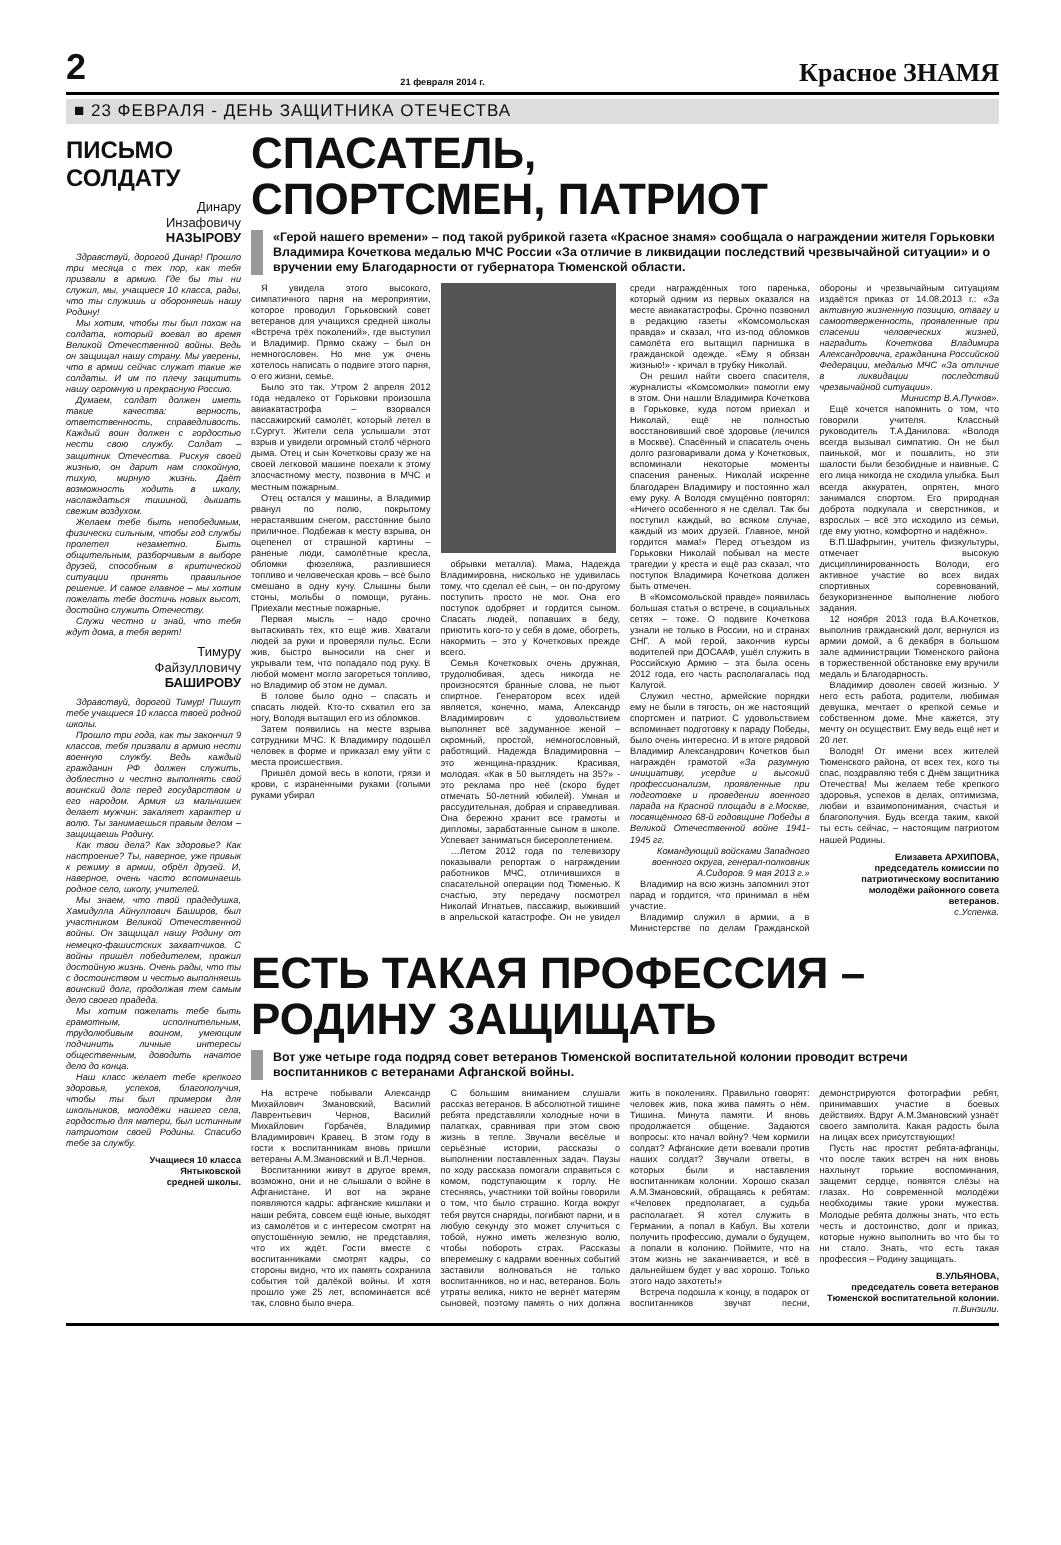2 21 февраля 2014 г. Красное ЗНАМЯ
■ 23 ФЕВРАЛЯ - ДЕНЬ ЗАЩИТНИКА ОТЕЧЕСТВА
ПИСЬМО СОЛДАТУ
Динару
Инзафовичу
НАЗЫРОВУ
Здравствуй, дорогой Динар! Прошло три месяца с тех пор, как тебя призвали в армию. Где бы ты ни служил, мы, учащиеся 10 класса, рады, что ты служишь и обороняешь нашу Родину!
Мы хотим, чтобы ты был похож на солдата, который воевал во время Великой Отечественной войны. Ведь он защищал нашу страну. Мы уверены, что в армии сейчас служат такие же солдаты. И им по плечу защитить нашу огромную и прекрасную Россию.
Думаем, солдат должен иметь такие качества: верность, ответственность, справедливость. Каждый воин должен с гордостью нести свою службу. Солдат – защитник Отечества. Рискуя своей жизнью, он дарит нам спокойную, тихую, мирную жизнь. Даёт возможность ходить в школу, наслаждаться тишиной, дышать свежим воздухом.
Желаем тебе быть непобедимым, физически сильным, чтобы год службы пролетел незаметно. Быть общительным, разборчивым в выборе друзей, способным в критической ситуации принять правильное решение. И самое главное – мы хотим пожелать тебе достичь новых высот, достойно служить Отечеству.
Служи честно и знай, что тебя ждут дома, в тебя верят!
Тимуру
Файзулловичу
БАШИРОВУ
Здравствуй, дорогой Тимур! Пишут тебе учащиеся 10 класса твоей родной школы.
Прошло три года, как ты закончил 9 классов, тебя призвали в армию нести военную службу. Ведь каждый гражданин РФ должен служить, доблестно и честно выполнять свой воинский долг перед государством и его народом. Армия из мальчишек делает мужчин: закаляет характер и волю. Ты занимаешься правым делом – защищаешь Родину.
Как твои дела? Как здоровье? Как настроение? Ты, наверное, уже привык к режиму в армии, обрёл друзей. И, наверное, очень часто вспоминаешь родное село, школу, учителей.
Мы знаем, что твой прадедушка, Хамидулла Айнуллович Баширов, был участником Великой Отечественной войны. Он защищал нашу Родину от немецко-фашистских захватчиков. С войны пришёл победителем, прожил достойную жизнь. Очень рады, что ты с достоинством и честью выполняешь воинский долг, продолжая тем самым дело своего прадеда.
Мы хотим пожелать тебе быть грамотным, исполнительным, трудолюбивым воином, умеющим подчинить личные интересы общественным, доводить начатое дело до конца.
Наш класс желает тебе крепкого здоровья, успехов, благополучия, чтобы ты был примером для школьников, молодёжи нашего села, гордостью для матери, был истинным патриотом своей Родины. Спасибо тебе за службу.
Учащиеся 10 класса
Янтыковской
средней школы.
СПАСАТЕЛЬ,
СПОРТСМЕН, ПАТРИОТ
«Герой нашего времени» – под такой рубрикой газета «Красное знамя» сообщала о награждении жителя Горьковки Владимира Кочеткова медалью МЧС России «За отличие в ликвидации последствий чрезвычайной ситуации» и о вручении ему Благодарности от губернатора Тюменской области.
Я увидела этого высокого, симпатичного парня на мероприятии, которое проводил Горьковский совет ветеранов для учащихся средней школы «Встреча трёх поколений», где выступил и Владимир. Прямо скажу – был он немногословен. Но мне уж очень хотелось написать о подвиге этого парня, о его жизни, семье.
Было это так. Утром 2 апреля 2012 года недалеко от Горьковки произошла авиакатастрофа – взорвался пассажирский самолёт, который летел в г.Сургут. Жители села услышали этот взрыв и увидели огромный столб чёрного дыма. Отец и сын Кочетковы сразу же на своей легковой машине поехали к этому злосчастному месту, позвонив в МЧС и местным пожарным.
Отец остался у машины, а Владимир рванул по полю, покрытому нерастаявшим снегом, расстояние было приличное. Подбежав к месту взрыва, он оцепенел от страшной картины – раненые люди, самолётные кресла, обломки фюзеляжа, разлившиеся топливо и человеческая кровь – всё было смешано в одну кучу. Слышны были стоны, мольбы о помощи, ругань. Приехали местные пожарные.
Первая мысль – надо срочно вытаскивать тех, кто ещё жив. Хватали людей за руки и проверяли пульс. Если жив, быстро выносили на снег и укрывали тем, что попадало под руку. В любой момент могло загореться топливо, но Владимир об этом не думал.
В голове было одно – спасать и спасать людей. Кто-то схватил его за ногу, Володя вытащил его из обломков.
Затем появились на месте взрыва сотрудники МЧС. К Владимиру подошёл человек в форме и приказал ему уйти с места происшествия.
Пришёл домой весь в копоти, грязи и крови, с израненными руками (голыми руками убирал
обрывки металла). Мама, Надежда Владимировна, нисколько не удивилась тому, что сделал её сын, – он по-другому поступить просто не мог. Она его поступок одобряет и гордится сыном. Спасать людей, попавших в беду, приютить кого-то у себя в доме, обогреть, накормить – это у Кочетковых прежде всего.
Семья Кочетковых очень дружная, трудолюбивая, здесь никогда не произносятся бранные слова, не пьют спиртное. Генератором всех идей является, конечно, мама, Александр Владимирович с удовольствием выполняет всё задуманное женой – скромный, простой, немногословный, работящий. Надежда Владимировна – это женщина-праздник. Красивая, молодая. «Как в 50 выглядеть на 35?» - это реклама про неё (скоро будет отмечать 50-летний юбилей). Умная и рассудительная, добрая и справедливая. Она бережно хранит все грамоты и дипломы, заработанные сыном в школе. Успевает заниматься бисероплетением.
…Летом 2012 года по телевизору показывали репортаж о награждении работников МЧС, отличившихся в спасательной операции под Тюменью. К счастью, эту передачу посмотрел Николай Игнатьев, пассажир, выживший в апрельской катастрофе. Он не увидел среди награждённых того паренька, который одним из первых оказался на месте авиакатастрофы. Срочно позвонил в редакцию газеты «Комсомольская правда» и сказал, что из-под обломков самолёта его вытащил парнишка в гражданской одежде. «Ему я обязан жизнью!» - кричал в трубку Николай.
Он решил найти своего спасителя, журналисты «Комсомолки» помогли ему в этом. Они нашли Владимира Кочеткова в Горьковке, куда потом приехал и Николай, ещё не полностью восстановивший своё здоровье (лечился в Москве). Спасённый и спасатель очень долго разговаривали дома у Кочетковых, вспоминали некоторые моменты спасения раненых. Николай искренне благодарен Владимиру и постоянно жал ему руку. А Володя смущённо повторял: «Ничего особенного я не сделал. Так бы поступил каждый, во всяком случае, каждый из моих друзей. Главное, мной гордится мама!» Перед отъездом из Горьковки Николай побывал на месте трагедии у креста и ещё раз сказал, что поступок Владимира Кочеткова должен быть отмечен.
В «Комсомольской правде» появилась большая статья о встрече, в социальных сетях – тоже. О подвиге Кочеткова узнали не только в России, но и странах СНГ. А мой герой, закончив курсы водителей при ДОСААФ, ушёл служить в Российскую Армию – эта была осень 2012 года, его часть располагалась под Калугой.
Служил честно, армейские порядки ему не были в тягость, он же настоящий спортсмен и патриот. С удовольствием вспоминает подготовку к параду Победы, было очень интересно. И в итоге рядовой Владимир Александрович Кочетков был награждён грамотой «За разумную инициативу, усердие и высокий профессионализм, проявленные при подготовке и проведении военного парада на Красной площади в г.Москве, посвящённого 68-й годовщине Победы в Великой Отечественной войне 1941-1945 гг.
Командующий войсками Западного военного округа, генерал-полковник А.Сидоров. 9 мая 2013 г.»
Владимир на всю жизнь запомнил этот парад и гордится, что принимал в нём участие.
Владимир служил в армии, а в Министерстве по делам Гражданской обороны и чрезвычайным ситуациям издаётся приказ от 14.08.2013 г.: «За активную жизненную позицию, отвагу и самоотверженность, проявленные при спасении человеческих жизней, наградить Кочеткова Владимира Александровича, гражданина Российской Федерации, медалью МЧС «За отличие в ликвидации последствий чрезвычайной ситуации».
Министр В.А.Пучков».
Ещё хочется напомнить о том, что говорили учителя. Классный руководитель Т.А.Данилова: «Володя всегда вызывал симпатию. Он не был паинькой, мог и пошалить, но эти шалости были безобидные и наивные. С его лица никогда не сходила улыбка. Был всегда аккуратен, опрятен, много занимался спортом. Его природная доброта подкупала и сверстников, и взрослых – всё это исходило из семьи, где ему уютно, комфортно и надёжно».
В.П.Шафрыгин, учитель физкультуры, отмечает высокую дисциплинированность Володи, его активное участие во всех видах спортивных соревнований, безукоризненное выполнение любого задания.
12 ноября 2013 года В.А.Кочетков, выполнив гражданский долг, вернулся из армии домой, а 6 декабря в большом зале администрации Тюменского района в торжественной обстановке ему вручили медаль и Благодарность.
Владимир доволен своей жизнью. У него есть работа, родители, любимая девушка, мечтает о крепкой семье и собственном доме. Мне кажется, эту мечту он осуществит. Ему ведь ещё нет и 20 лет.
Володя! От имени всех жителей Тюменского района, от всех тех, кого ты спас, поздравляю тебя с Днём защитника Отечества! Мы желаем тебе крепкого здоровья, успехов в делах, оптимизма, любви и взаимопонимания, счастья и благополучия. Будь всегда таким, какой ты есть сейчас, – настоящим патриотом нашей Родины.
Елизавета АРХИПОВА,
председатель комиссии по патриотическому воспитанию молодёжи районного совета ветеранов.
с.Успенка.
ЕСТЬ ТАКАЯ ПРОФЕССИЯ –
РОДИНУ ЗАЩИЩАТЬ
Вот уже четыре года подряд совет ветеранов Тюменской воспитательной колонии проводит встречи воспитанников с ветеранами Афганской войны.
На встрече побывали Александр Михайлович Змановский, Василий Лаврентьевич Чернов, Василий Михайлович Горбачёв, Владимир Владимирович Кравец. В этом году в гости к воспитанникам вновь пришли ветераны А.М.Змановский и В.Л.Чернов.
Воспитанники живут в другое время, возможно, они и не слышали о войне в Афганистане. И вот на экране появляются кадры: афганские кишлаки и наши ребята, совсем ещё юные, выходят из самолётов и с интересом смотрят на опустошённую землю, не представляя, что их ждёт. Гости вместе с воспитанниками смотрят кадры, со стороны видно, что их память сохранила события той далёкой войны. И хотя прошло уже 25 лет, вспоминается всё так, словно было вчера.
С большим вниманием слушали рассказ ветеранов. В абсолютной тишине ребята представляли холодные ночи в палатках, сравнивая при этом свою жизнь в тепле. Звучали весёлые и серьёзные истории, рассказы о выполнении поставленных задач. Паузы по ходу рассказа помогали справиться с комом, подступающим к горлу. Не стесняясь, участники той войны говорили о том, что было страшно. Когда вокруг тебя рвутся снаряды, погибают парни, и в любую секунду это может случиться с тобой, нужно иметь железную волю, чтобы побороть страх. Рассказы вперемешку с кадрами военных событий заставили волноваться не только воспитанников, но и нас, ветеранов. Боль утраты велика, никто не вернёт матерям сыновей, поэтому память о них должна жить в поколениях. Правильно говорят: человек жив, пока жива память о нём. Тишина. Минута памяти. И вновь продолжается общение. Задаются вопросы: кто начал войну? Чем кормили солдат? Афганские дети воевали против наших солдат? Звучали ответы, в которых были и наставления воспитанникам колонии. Хорошо сказал А.М.Змановский, обращаясь к ребятам: «Человек предполагает, а судьба располагает. Я хотел служить в Германии, а попал в Кабул. Вы хотели получить профессию, думали о будущем, а попали в колонию. Поймите, что на этом жизнь не заканчивается, и всё в дальнейшем будет у вас хорошо. Только этого надо захотеть!»
Встреча подошла к концу, в подарок от воспитанников звучат песни, демонстрируются фотографии ребят, принимавших участие в боевых действиях. Вдруг А.М.Змановский узнаёт своего замполита. Какая радость была на лицах всех присутствующих!
Пусть нас простят ребята-афганцы, что после таких встреч на них вновь нахлынут горькие воспоминания, защемит сердце, появятся слёзы на глазах. Но современной молодёжи необходимы такие уроки мужества. Молодые ребята должны знать, что есть честь и достоинство, долг и приказ, которые нужно выполнить во что бы то ни стало. Знать, что есть такая профессия – Родину защищать.
В.УЛЬЯНОВА,
председатель совета ветеранов Тюменской воспитательной колонии.
п.Винзили.